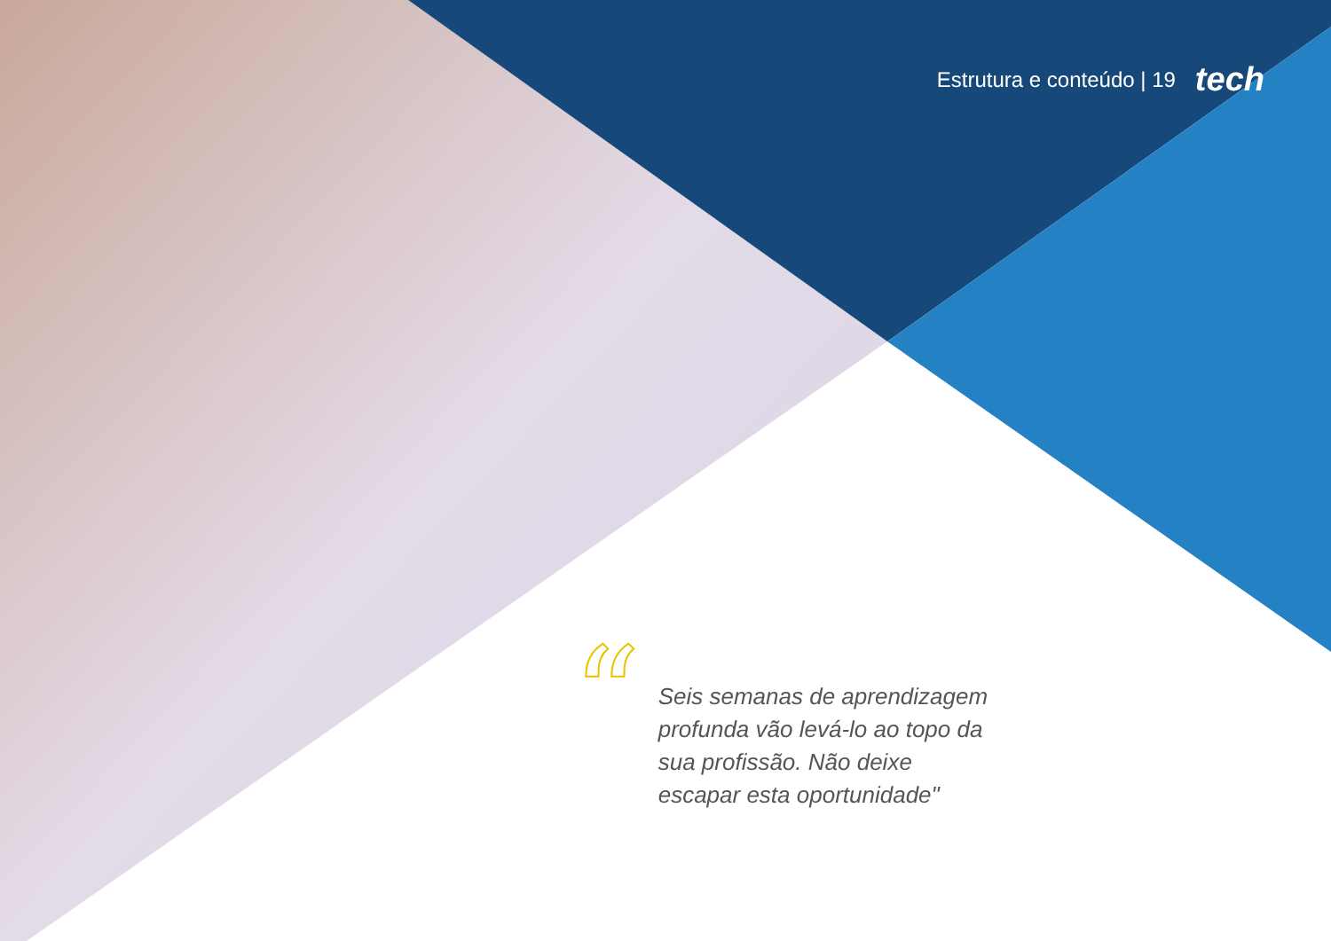Estrutura e conteúdo | 19 tech
“
Seis semanas de aprendizagem profunda vão levá-lo ao topo da sua profissão. Não deixe escapar esta oportunidade"